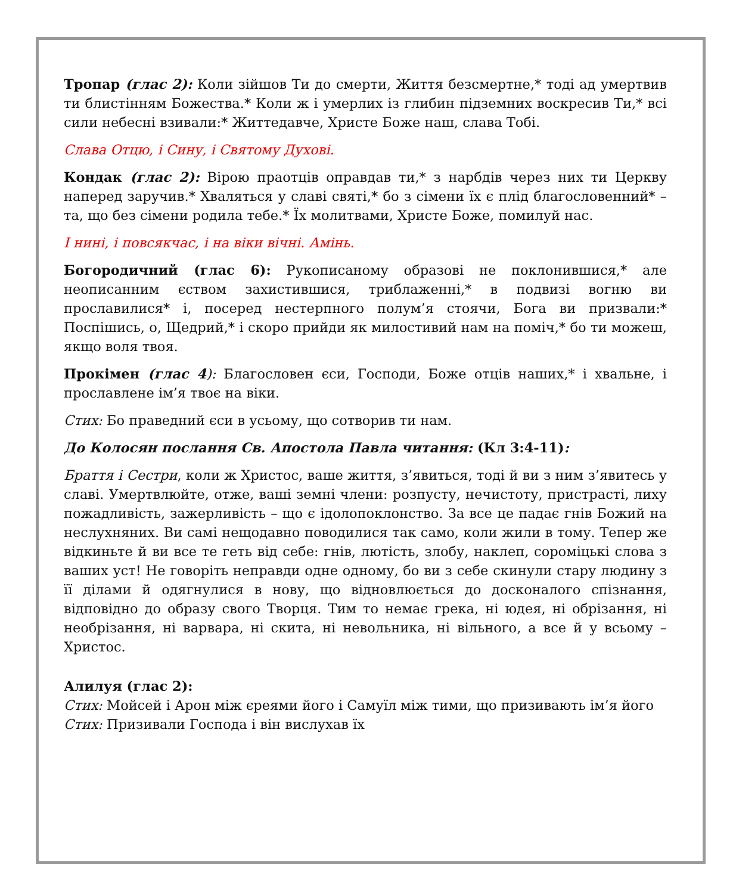Тропар (глас 2): Коли зійшов Ти до смерти, Життя безсмертне,* тоді ад умертвив ти блистінням Божества.* Коли ж і умерлих із глибин підземних воскресив Ти,* всі сили небесні взивали:* Життедавче, Христе Боже наш, слава Тобі.
Слава Отцю, і Сину, і Святому Духові.
Кондак (глас 2): Вірою праотців оправдав ти,* з нарбдів через них ти Церкву наперед заручив.* Хваляться у славі святі,* бо з сімени їх є плід благословенний* – та, що без сімени родила тебе.* Їх молитвами, Христе Боже, помилуй нас.
І нині, і повсякчас, і на віки вічні. Амінь.
Богородичний (глас 6): Рукописаному образові не поклонившися,* але неописанним єством захистившися, триблаженні,* в подвизі вогню ви прославилися* і, посеред нестерпного полум’я стоячи, Бога ви призвали:* Поспішись, о, Щедрий,* і скоро прийди як милостивий нам на поміч,* бо ти можеш, якщо воля твоя.
Прокімен (глас 4): Благословен єси, Господи, Боже отців наших,* і хвальне, і прославлене ім’я твоє на віки.
Стих: Бо праведний єси в усьому, що сотворив ти нам.
До Колосян послання Св. Апостола Павла читання: (Кл 3:4-11):
Браття і Сестри, коли ж Христос, ваше життя, з’явиться, тоді й ви з ним з’явитесь у славі. Умертвлюйте, отже, ваші земні члени: розпусту, нечистоту, пристрасті, лиху пожадливість, зажерливість – що є ідолопоклонство. За все це падає гнів Божий на неслухняних. Ви самі нещодавно поводилися так само, коли жили в тому. Тепер же відкиньте й ви все те геть від себе: гнів, лютість, злобу, наклеп, сороміцькі слова з ваших уст! Не говоріть неправди одне одному, бо ви з себе скинули стару людину з її ділами й одягнулися в нову, що відновлюється до досконалого спізнання, відповідно до образу свого Творця. Тим то немає грека, ні юдея, ні обрізання, ні необрізання, ні варвара, ні скита, ні невольника, ні вільного, а все й у всьому – Христос.
Алилуя (глас 2):
Стих: Мойсей і Арон між єреями його і Самуїл між тими, що призивають ім’я його
Стих: Призивали Господа і він вислухав їх